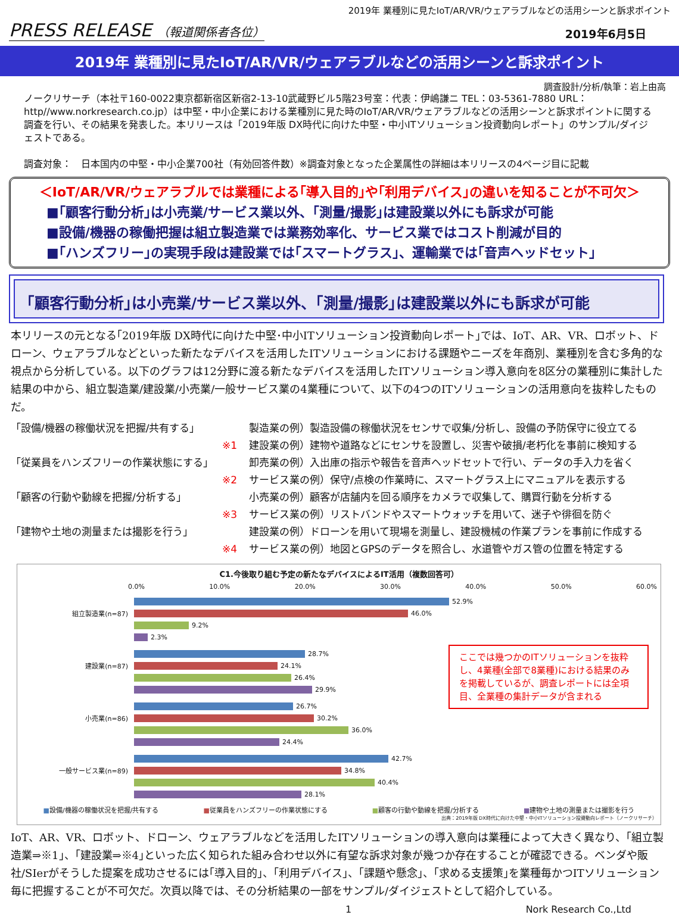2019年 業種別に見たIoT/AR/VR/ウェアラブルなどの活用シーンと訴求ポイント
PRESS RELEASE （報道関係者各位） 2019年6月5日
2019年 業種別に見たIoT/AR/VR/ウェアラブルなどの活用シーンと訴求ポイント
調査設計/分析/執筆：岩上由高
ノークリサーチ（本社〒160-0022東京都新宿区新宿2-13-10武蔵野ビル5階23号室：代表：伊嶋謙ニ TEL：03-5361-7880 URL：http//www.norkresearch.co.jp）は中堅・中小企業における業種別に見た時のIoT/AR/VR/ウェアラブルなどの活用シーンと訴求ポイントに関する調査を行い、その結果を発表した。本リリースは「2019年版 DX時代に向けた中堅・中小ITソリューション投資動向レポート」のサンプル/ダイジェストである。
調査対象：　日本国内の中堅・中小企業700社（有効回答件数）※調査対象となった企業属性の詳細は本リリースの4ページ目に記載
＜IoT/AR/VR/ウェアラブルでは業種による｢導入目的｣や｢利用デバイス｣の違いを知ることが不可欠＞
■｢顧客行動分析｣は小売業/サービス業以外、｢測量/撮影｣は建設業以外にも訴求が可能
■設備/機器の稼働把握は組立製造業では業務効率化、サービス業ではコスト削減が目的
■｢ハンズフリー｣の実現手段は建設業では｢スマートグラス｣、運輸業では｢音声ヘッドセット｣
｢顧客行動分析｣は小売業/サービス業以外、｢測量/撮影｣は建設業以外にも訴求が可能
本リリースの元となる｢2019年版 DX時代に向けた中堅･中小ITソリューション投資動向レポート｣では、IoT、AR、VR、ロボット、ドローン、ウェアラブルなどといった新たなデバイスを活用したITソリューションにおける課題やニーズを年商別、業種別を含む多角的な視点から分析している。以下のグラフは12分野に渡る新たなデバイスを活用したITソリューション導入意向を8区分の業種別に集計した結果の中から、組立製造業/建設業/小売業/一般サービス業の4業種について、以下の4つのITソリューションの活用意向を抜粋したものだ。
「設備/機器の稼働状況を把握/共有する」
※1
製造業の例）製造設備の稼働状況をセンサで収集/分析し、設備の予防保守に役立てる
建設業の例）建物や道路などにセンサを設置し、災害や破損/老朽化を事前に検知する
「従業員をハンズフリーの作業状態にする」
※2
卸売業の例）入出庫の指示や報告を音声ヘッドセットで行い、データの手入力を省く
サービス業の例）保守/点検の作業時に、スマートグラス上にマニュアルを表示する
「顧客の行動や動線を把握/分析する」
※3
小売業の例）顧客が店舗内を回る順序をカメラで収集して、購買行動を分析する
サービス業の例）リストバンドやスマートウォッチを用いて、迷子や徘徊を防ぐ
「建物や土地の測量または撮影を行う」
※4
建設業の例）ドローンを用いて現場を測量し、建設機械の作業プランを事前に作成する
サービス業の例）地図とGPSのデータを照合し、水道管やガス管の位置を特定する
C1.今後取り組む予定の新たなデバイスによるIT活用（複数回答可）
0.0% 10.0% 20.0% 30.0% 40.0% 50.0% 60.0%
52.9%
組立製造業(n=87) 46.0%
9.2%
2.3%
28.7%
建設業(n=87) 24.1%
26.4%
29.9%
26.7%
小売業(n=86) 30.2%
36.0%
24.4%
42.7%
一般サービス業(n=89) 34.8%
40.4%
28.1%
ここでは幾つかのITソリューションを抜粋し、4業種(全部で8業種)における結果のみを掲載しているが、調査レポートには全項目、全業種の集計データが含まれる
■設備/機器の稼働状況を把握/共有する ■従業員をハンズフリーの作業状態にする ■顧客の行動や動線を把握/分析する ■建物や土地の測量または撮影を行う
出典：2019年版 DX時代に向けた中堅・中小ITソリューション投資動向レポート（ノークリサーチ）
IoT、AR、VR、ロボット、ドローン、ウェアラブルなどを活用したITソリューションの導入意向は業種によって大きく異なり、｢組立製造業⇒※1｣、｢建設業⇒※4｣といった広く知られた組み合わせ以外に有望な訴求対象が幾つか存在することが確認できる。ベンダや販社/SIerがそうした提案を成功させるには｢導入目的｣、｢利用デバイス｣、｢課題や懸念｣、｢求める支援策｣を業種毎かつITソリューション毎に把握することが不可欠だ。次頁以降では、その分析結果の一部をサンプル/ダイジェストとして紹介している。
1 Nork Research Co.,Ltd